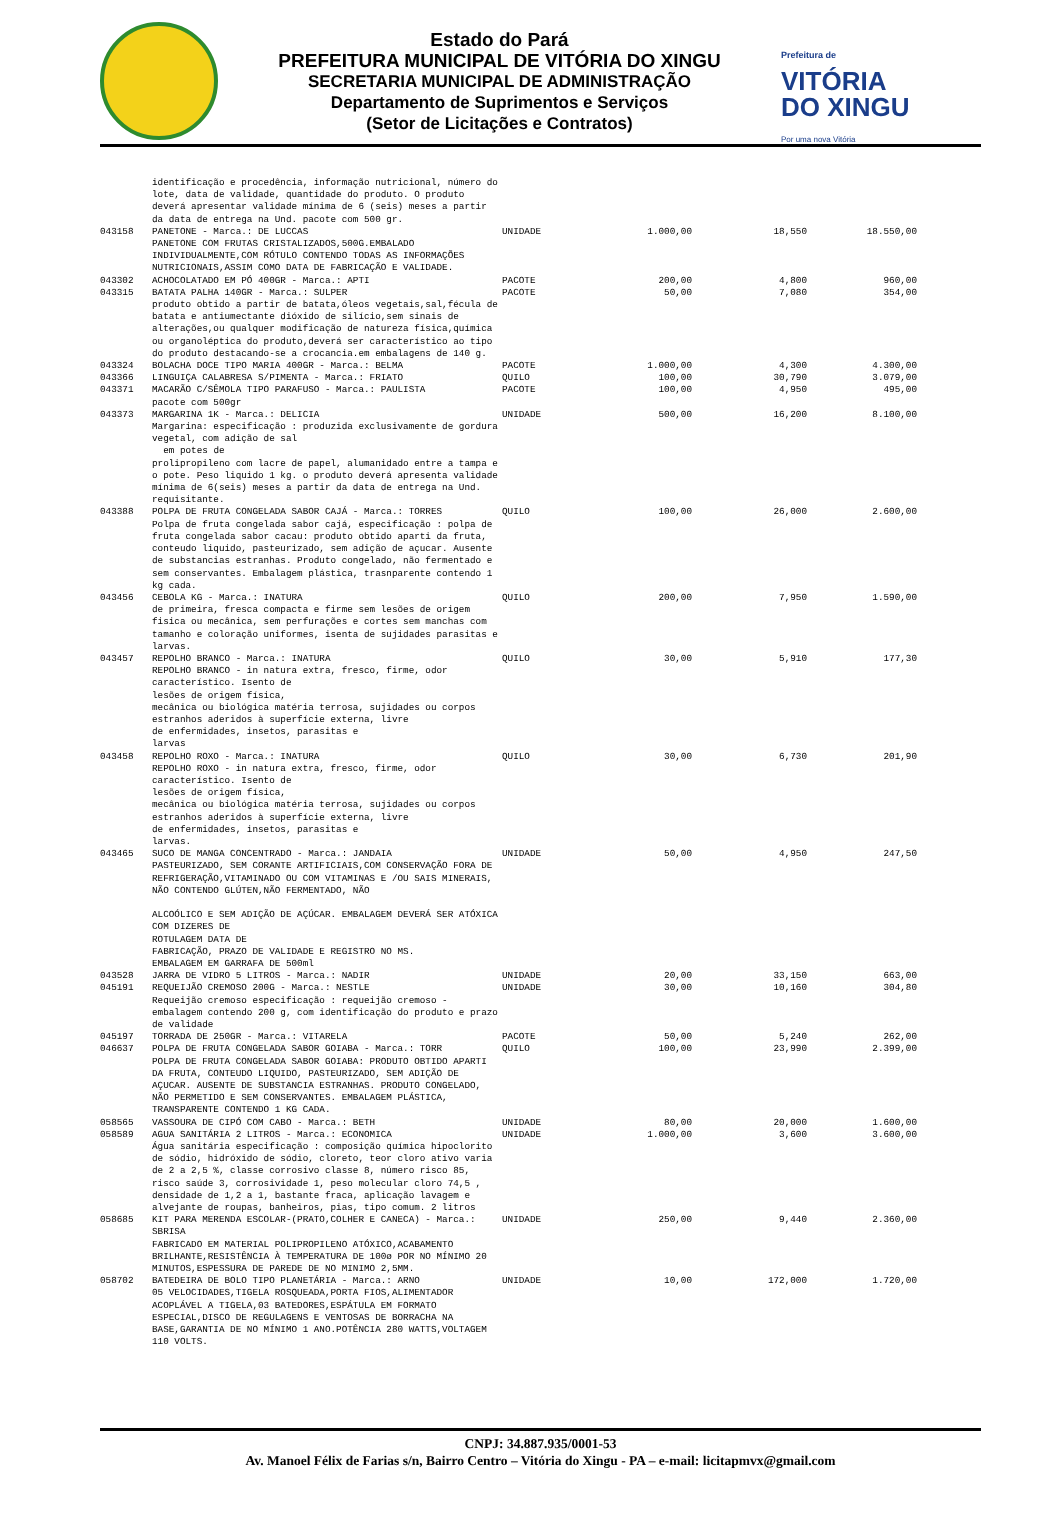Estado do Pará
PREFEITURA MUNICIPAL DE VITÓRIA DO XINGU
SECRETARIA MUNICIPAL DE ADMINISTRAÇÃO
Departamento de Suprimentos e Serviços
(Setor de Licitações e Contratos)
Prefeitura de
VITÓRIA
DO XINGU
Por uma nova Vitória
| | identificação e procedência, informação nutricional, número do lote, data de validade, quantidade do produto. O produto deverá apresentar validade mínima de 6 (seis) meses a partir da data de entrega na Und. pacote com 500 gr. | | | | |
| 043158 | PANETONE - Marca.: DE LUCCAS PANETONE COM FRUTAS CRISTALIZADOS,500G.EMBALADO INDIVIDUALMENTE,COM RÓTULO CONTENDO TODAS AS INFORMAÇÕES NUTRICIONAIS,ASSIM COMO DATA DE FABRICAÇÃO E VALIDADE. | UNIDADE | 1.000,00 | 18,550 | 18.550,00 |
| 043302 | ACHOCOLATADO EM PÓ 400GR - Marca.: APTI | PACOTE | 200,00 | 4,800 | 960,00 |
| 043315 | BATATA PALHA 140GR - Marca.: SULPER produto obtido a partir de batata,óleos vegetais,sal,fécula de batata e antiumectante dióxido de silício,sem sinais de alterações,ou qualquer modificação de natureza física,química ou organoléptica do produto,deverá ser característico ao tipo do produto destacando-se a crocancia.em embalagens de 140 g. | PACOTE | 50,00 | 7,080 | 354,00 |
| 043324 | BOLACHA DOCE TIPO MARIA 400GR - Marca.: BELMA | PACOTE | 1.000,00 | 4,300 | 4.300,00 |
| 043366 | LINGUIÇA CALABRESA S/PIMENTA - Marca.: FRIATO | QUILO | 100,00 | 30,790 | 3.079,00 |
| 043371 | MACARÃO C/SÊMOLA TIPO PARAFUSO - Marca.: PAULISTA pacote com 500gr | PACOTE | 100,00 | 4,950 | 495,00 |
| 043373 | MARGARINA 1K - Marca.: DELICIA Margarina: especificação : produzida exclusivamente de gordura vegetal, com adição de sal em potes de prolipropileno com lacre de papel, alumanidado entre a tampa e o pote. Peso liquido 1 kg. o produto deverá apresenta validade mínima de 6(seis) meses a partir da data de entrega na Und. requisitante. | UNIDADE | 500,00 | 16,200 | 8.100,00 |
| 043388 | POLPA DE FRUTA CONGELADA SABOR CAJÁ - Marca.: TORRES Polpa de fruta congelada sabor cajá, especificação : polpa de fruta congelada sabor cacau: produto obtido aparti da fruta, conteudo liquido, pasteurizado, sem adição de açucar. Ausente de substancias estranhas. Produto congelado, não fermentado e sem conservantes. Embalagem plástica, trasnparente contendo 1 kg cada. | QUILO | 100,00 | 26,000 | 2.600,00 |
| 043456 | CEBOLA KG - Marca.: INATURA de primeira, fresca compacta e firme sem lesões de origem fisica ou mecânica, sem perfurações e cortes sem manchas com tamanho e coloração uniformes, isenta de sujidades parasitas e larvas. | QUILO | 200,00 | 7,950 | 1.590,00 |
| 043457 | REPOLHO BRANCO - Marca.: INATURA REPOLHO BRANCO - in natura extra, fresco, firme, odor característico. Isento de lesões de origem física, mecânica ou biológica matéria terrosa, sujidades ou corpos estranhos aderidos à superfície externa, livre de enfermidades, insetos, parasitas e larvas | QUILO | 30,00 | 5,910 | 177,30 |
| 043458 | REPOLHO ROXO - Marca.: INATURA REPOLHO ROXO - in natura extra, fresco, firme, odor característico. Isento de lesões de origem física, mecânica ou biológica matéria terrosa, sujidades ou corpos estranhos aderidos à superfície externa, livre de enfermidades, insetos, parasitas e larvas. | QUILO | 30,00 | 6,730 | 201,90 |
| 043465 | SUCO DE MANGA CONCENTRADO - Marca.: JANDAIA PASTEURIZADO, SEM CORANTE ARTIFICIAIS,COM CONSERVAÇÃO FORA DE REFRIGERAÇÃO,VITAMINADO OU COM VITAMINAS E /OU SAIS MINERAIS, NÃO CONTENDO GLÚTEN,NÃO FERMENTADO, NÃO ALCOÓLICO E SEM ADIÇÃO DE AÇÚCAR. EMBALAGEM DEVERÁ SER ATÓXICA COM DIZERES DE ROTULAGEM DATA DE FABRICAÇÃO, PRAZO DE VALIDADE E REGISTRO NO MS. EMBALAGEM EM GARRAFA DE 500ml | UNIDADE | 50,00 | 4,950 | 247,50 |
| 043528 | JARRA DE VIDRO 5 LITROS - Marca.: NADIR | UNIDADE | 20,00 | 33,150 | 663,00 |
| 045191 | REQUEIJÃO CREMOSO 200G - Marca.: NESTLE Requeijão cremoso especificação : requeijão cremoso - embalagem contendo 200 g, com identificação do produto e prazo de validade | UNIDADE | 30,00 | 10,160 | 304,80 |
| 045197 | TORRADA DE 250GR - Marca.: VITARELA | PACOTE | 50,00 | 5,240 | 262,00 |
| 046637 | POLPA DE FRUTA CONGELADA SABOR GOIABA - Marca.: TORR POLPA DE FRUTA CONGELADA SABOR GOIABA: PRODUTO OBTIDO APARTI DA FRUTA, CONTEUDO LIQUIDO, PASTEURIZADO, SEM ADIÇÃO DE AÇUCAR. AUSENTE DE SUBSTANCIA ESTRANHAS. PRODUTO CONGELADO, NÃO PERMETIDO E SEM CONSERVANTES. EMBALAGEM PLÁSTICA, TRANSPARENTE CONTENDO 1 KG CADA. | QUILO | 100,00 | 23,990 | 2.399,00 |
| 058565 | VASSOURA DE CIPÓ COM CABO - Marca.: BETH | UNIDADE | 80,00 | 20,000 | 1.600,00 |
| 058589 | AGUA SANITÁRIA 2 LITROS - Marca.: ECONOMICA Água sanitária especificação : composição química hipoclorito de sódio, hidróxido de sódio, cloreto, teor cloro ativo varia de 2 a 2,5 %, classe corrosivo classe 8, número risco 85, risco saúde 3, corrosividade 1, peso molecular cloro 74,5 , densidade de 1,2 a 1, bastante fraca, aplicação lavagem e alvejante de roupas, banheiros, pias, tipo comum. 2 litros | UNIDADE | 1.000,00 | 3,600 | 3.600,00 |
| 058685 | KIT PARA MERENDA ESCOLAR-(PRATO,COLHER E CANECA) - Marca.: SBRISA FABRICADO EM MATERIAL POLIPROPILENO ATÓXICO,ACABAMENTO BRILHANTE,RESISTÊNCIA À TEMPERATURA DE 100ø POR NO MÍNIMO 20 MINUTOS,ESPESSURA DE PAREDE DE NO MINIMO 2,5MM. | UNIDADE | 250,00 | 9,440 | 2.360,00 |
| 058702 | BATEDEIRA DE BOLO TIPO PLANETÁRIA - Marca.: ARNO 05 VELOCIDADES,TIGELA ROSQUEADA,PORTA FIOS,ALIMENTADOR ACOPLÁVEL A TIGELA,03 BATEDORES,ESPÁTULA EM FORMATO ESPECIAL,DISCO DE REGULAGENS E VENTOSAS DE BORRACHA NA BASE,GARANTIA DE NO MÍNIMO 1 ANO.POTÊNCIA 280 WATTS,VOLTAGEM 110 VOLTS. | UNIDADE | 10,00 | 172,000 | 1.720,00 |
CNPJ: 34.887.935/0001-53
Av. Manoel Félix de Farias s/n, Bairro Centro – Vitória do Xingu - PA – e-mail: licitapmvx@gmail.com